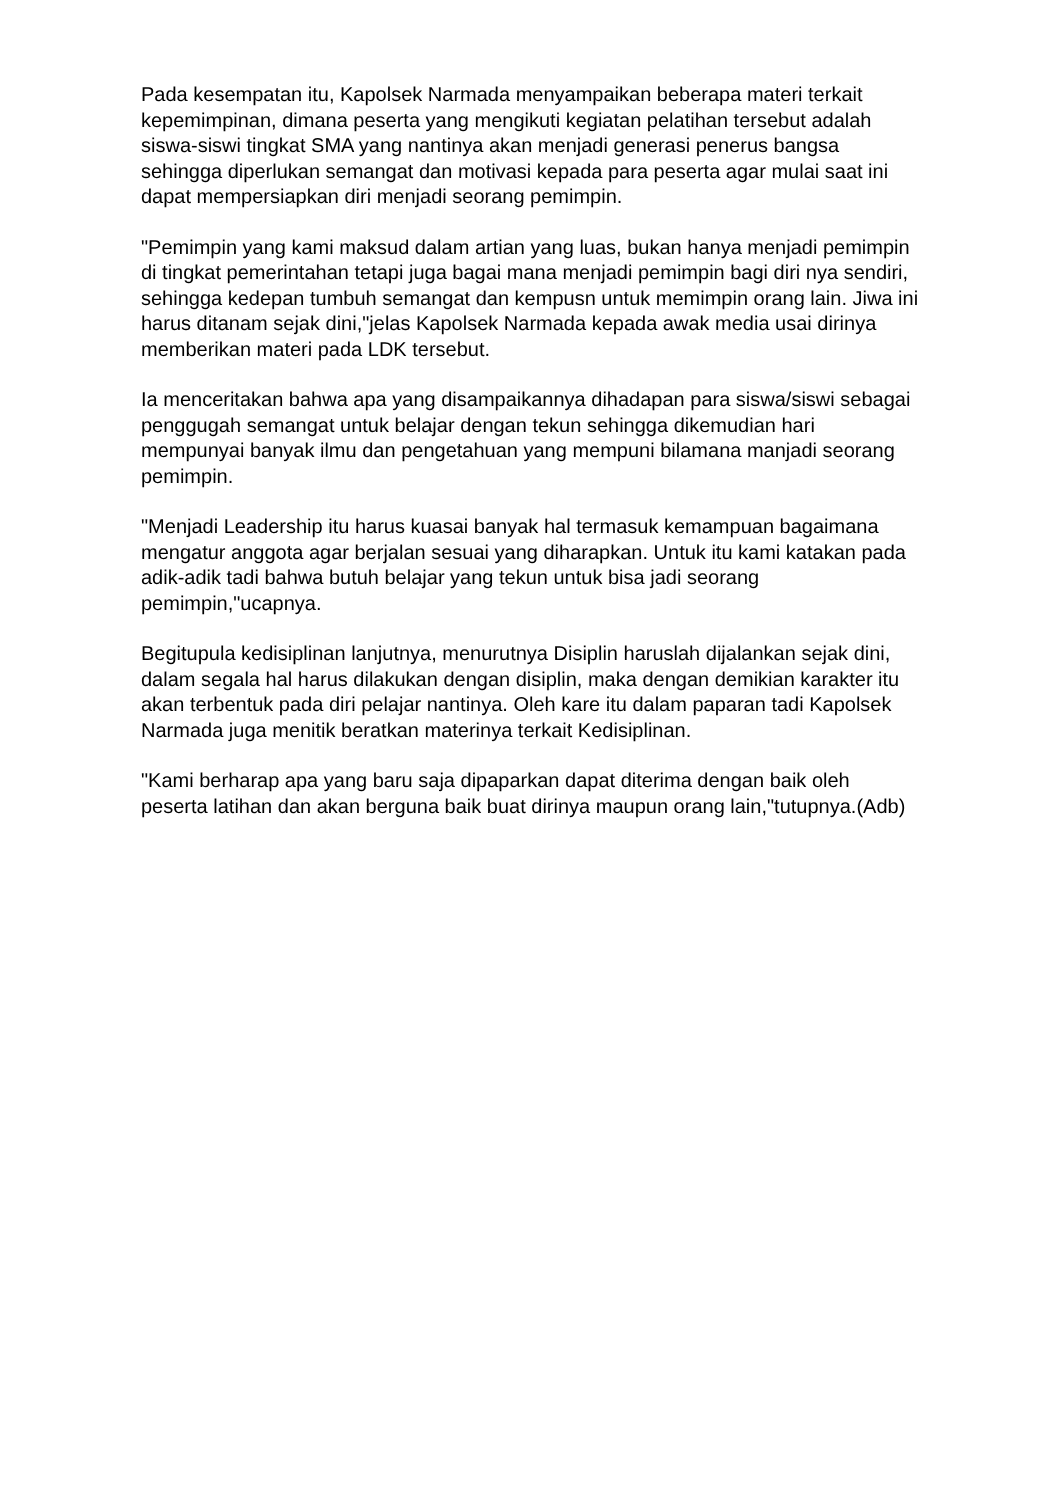Pada kesempatan itu, Kapolsek Narmada menyampaikan beberapa materi terkait kepemimpinan, dimana peserta yang mengikuti kegiatan pelatihan tersebut adalah siswa-siswi tingkat SMA yang nantinya akan menjadi generasi penerus bangsa sehingga diperlukan semangat dan motivasi kepada para peserta agar mulai saat ini dapat mempersiapkan diri menjadi seorang pemimpin.
"Pemimpin yang kami maksud dalam artian yang luas, bukan hanya menjadi pemimpin di tingkat pemerintahan tetapi juga bagai mana menjadi pemimpin bagi diri nya sendiri, sehingga kedepan tumbuh semangat dan kempusn untuk memimpin orang lain. Jiwa ini harus ditanam sejak dini,"jelas Kapolsek Narmada kepada awak media usai dirinya memberikan materi pada LDK tersebut.
Ia menceritakan bahwa apa yang disampaikannya dihadapan para siswa/siswi sebagai penggugah semangat untuk belajar dengan tekun sehingga dikemudian hari mempunyai banyak ilmu dan pengetahuan yang mempuni bilamana manjadi seorang pemimpin.
"Menjadi Leadership itu harus kuasai banyak hal termasuk kemampuan bagaimana mengatur anggota agar berjalan sesuai yang diharapkan. Untuk itu kami katakan pada adik-adik tadi bahwa butuh belajar yang tekun untuk bisa jadi seorang pemimpin,"ucapnya.
Begitupula kedisiplinan lanjutnya, menurutnya Disiplin haruslah dijalankan sejak dini, dalam segala hal harus dilakukan dengan disiplin, maka dengan demikian karakter itu akan terbentuk pada diri pelajar nantinya. Oleh kare itu dalam paparan tadi Kapolsek Narmada juga menitik beratkan materinya terkait Kedisiplinan.
"Kami berharap apa yang baru saja dipaparkan dapat diterima dengan baik oleh peserta latihan dan akan berguna baik buat dirinya maupun orang lain,"tutupnya.(Adb)